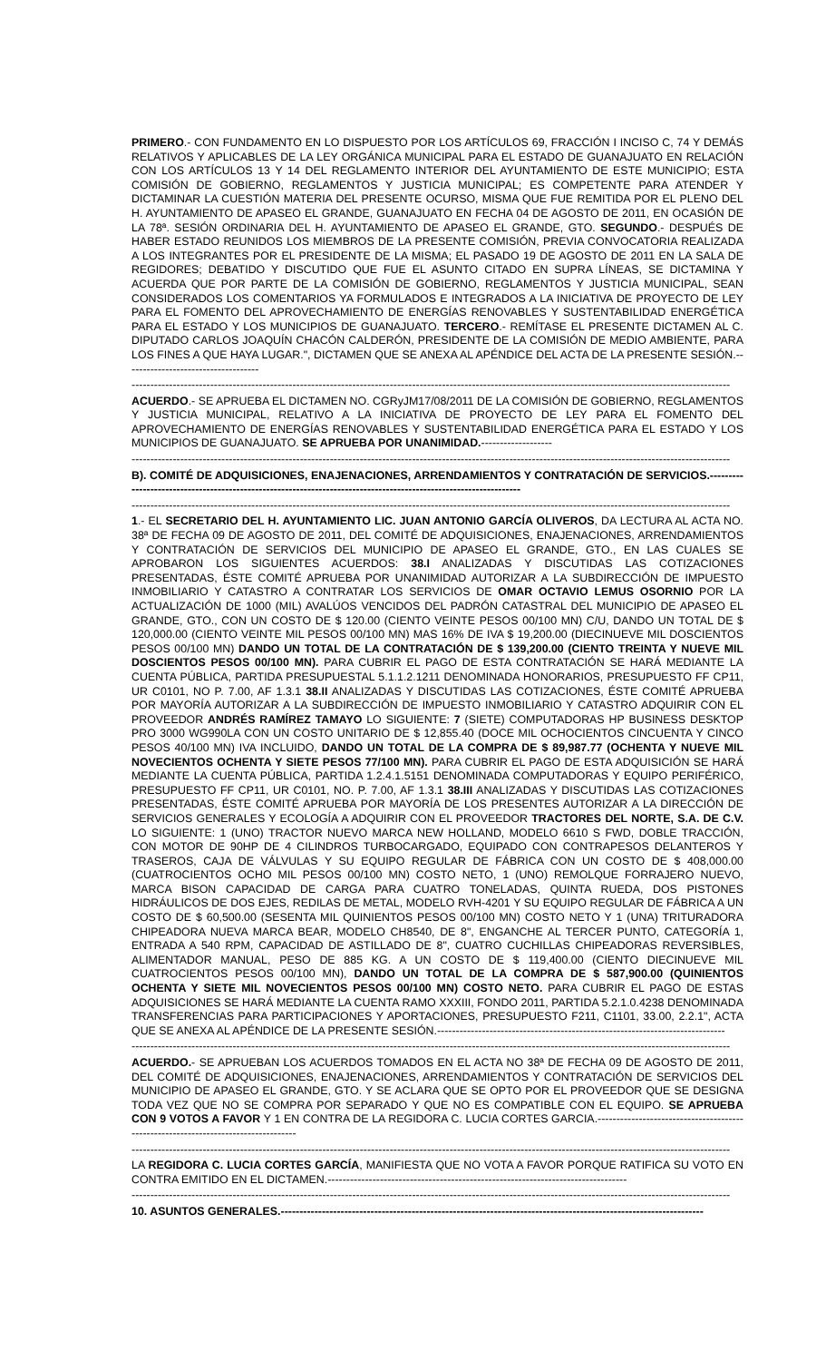PRIMERO.- CON FUNDAMENTO EN LO DISPUESTO POR LOS ARTÍCULOS 69, FRACCIÓN I INCISO C, 74 Y DEMÁS RELATIVOS Y APLICABLES DE LA LEY ORGÁNICA MUNICIPAL PARA EL ESTADO DE GUANAJUATO EN RELACIÓN CON LOS ARTÍCULOS 13 Y 14 DEL REGLAMENTO INTERIOR DEL AYUNTAMIENTO DE ESTE MUNICIPIO; ESTA COMISIÓN DE GOBIERNO, REGLAMENTOS Y JUSTICIA MUNICIPAL; ES COMPETENTE PARA ATENDER Y DICTAMINAR LA CUESTIÓN MATERIA DEL PRESENTE OCURSO, MISMA QUE FUE REMITIDA POR EL PLENO DEL H. AYUNTAMIENTO DE APASEO EL GRANDE, GUANAJUATO EN FECHA 04 DE AGOSTO DE 2011, EN OCASIÓN DE LA 78ª. SESIÓN ORDINARIA DEL H. AYUNTAMIENTO DE APASEO EL GRANDE, GTO. SEGUNDO.- DESPUÉS DE HABER ESTADO REUNIDOS LOS MIEMBROS DE LA PRESENTE COMISIÓN, PREVIA CONVOCATORIA REALIZADA A LOS INTEGRANTES POR EL PRESIDENTE DE LA MISMA; EL PASADO 19 DE AGOSTO DE 2011 EN LA SALA DE REGIDORES; DEBATIDO Y DISCUTIDO QUE FUE EL ASUNTO CITADO EN SUPRA LÍNEAS, SE DICTAMINA Y ACUERDA QUE POR PARTE DE LA COMISIÓN DE GOBIERNO, REGLAMENTOS Y JUSTICIA MUNICIPAL, SEAN CONSIDERADOS LOS COMENTARIOS YA FORMULADOS E INTEGRADOS A LA INICIATIVA DE PROYECTO DE LEY PARA EL FOMENTO DEL APROVECHAMIENTO DE ENERGÍAS RENOVABLES Y SUSTENTABILIDAD ENERGÉTICA PARA EL ESTADO Y LOS MUNICIPIOS DE GUANAJUATO. TERCERO.- REMÍTASE EL PRESENTE DICTAMEN AL C. DIPUTADO CARLOS JOAQUÍN CHACÓN CALDERÓN, PRESIDENTE DE LA COMISIÓN DE MEDIO AMBIENTE, PARA LOS FINES A QUE HAYA LUGAR.", DICTAMEN QUE SE ANEXA AL APÉNDICE DEL ACTA DE LA PRESENTE SESIÓN.------------------------------------
----------------------------------------------------------------------------------------------------------------------------------------------------------------
ACUERDO.- SE APRUEBA EL DICTAMEN NO. CGRyJM17/08/2011 DE LA COMISIÓN DE GOBIERNO, REGLAMENTOS Y JUSTICIA MUNICIPAL, RELATIVO A LA INICIATIVA DE PROYECTO DE LEY PARA EL FOMENTO DEL APROVECHAMIENTO DE ENERGÍAS RENOVABLES Y SUSTENTABILIDAD ENERGÉTICA PARA EL ESTADO Y LOS MUNICIPIOS DE GUANAJUATO. SE APRUEBA POR UNANIMIDAD.-------------------
----------------------------------------------------------------------------------------------------------------------------------------------------------------
B). COMITÉ DE ADQUISICIONES, ENAJENACIONES, ARRENDAMIENTOS Y CONTRATACIÓN DE SERVICIOS.-----------------------------------------------------------------------------------------------------------------
----------------------------------------------------------------------------------------------------------------------------------------------------------------
1.- EL SECRETARIO DEL H. AYUNTAMIENTO LIC. JUAN ANTONIO GARCÍA OLIVEROS, DA LECTURA AL ACTA NO. 38ª DE FECHA 09 DE AGOSTO DE 2011, DEL COMITÉ DE ADQUISICIONES, ENAJENACIONES, ARRENDAMIENTOS Y CONTRATACIÓN DE SERVICIOS DEL MUNICIPIO DE APASEO EL GRANDE, GTO., EN LAS CUALES SE APROBARON LOS SIGUIENTES ACUERDOS: 38.I ANALIZADAS Y DISCUTIDAS LAS COTIZACIONES PRESENTADAS, ÉSTE COMITÉ APRUEBA POR UNANIMIDAD AUTORIZAR A LA SUBDIRECCIÓN DE IMPUESTO INMOBILIARIO Y CATASTRO A CONTRATAR LOS SERVICIOS DE OMAR OCTAVIO LEMUS OSORNIO POR LA ACTUALIZACIÓN DE 1000 (MIL) AVALÚOS VENCIDOS DEL PADRÓN CATASTRAL DEL MUNICIPIO DE APASEO EL GRANDE, GTO., CON UN COSTO DE $ 120.00 (CIENTO VEINTE PESOS 00/100 MN) C/U, DANDO UN TOTAL DE $ 120,000.00 (CIENTO VEINTE MIL PESOS 00/100 MN) MAS 16% DE IVA $ 19,200.00 (DIECINUEVE MIL DOSCIENTOS PESOS 00/100 MN) DANDO UN TOTAL DE LA CONTRATACIÓN DE $ 139,200.00 (CIENTO TREINTA Y NUEVE MIL DOSCIENTOS PESOS 00/100 MN). PARA CUBRIR EL PAGO DE ESTA CONTRATACIÓN SE HARÁ MEDIANTE LA CUENTA PÚBLICA, PARTIDA PRESUPUESTAL 5.1.1.2.1211 DENOMINADA HONORARIOS, PRESUPUESTO FF CP11, UR C0101, NO P. 7.00, AF 1.3.1 38.II ANALIZADAS Y DISCUTIDAS LAS COTIZACIONES, ÉSTE COMITÉ APRUEBA POR MAYORÍA AUTORIZAR A LA SUBDIRECCIÓN DE IMPUESTO INMOBILIARIO Y CATASTRO ADQUIRIR CON EL PROVEEDOR ANDRÉS RAMÍREZ TAMAYO LO SIGUIENTE: 7 (SIETE) COMPUTADORAS HP BUSINESS DESKTOP PRO 3000 WG990LA CON UN COSTO UNITARIO DE $ 12,855.40 (DOCE MIL OCHOCIENTOS CINCUENTA Y CINCO PESOS 40/100 MN) IVA INCLUIDO, DANDO UN TOTAL DE LA COMPRA DE $ 89,987.77 (OCHENTA Y NUEVE MIL NOVECIENTOS OCHENTA Y SIETE PESOS 77/100 MN). PARA CUBRIR EL PAGO DE ESTA ADQUISICIÓN SE HARÁ MEDIANTE LA CUENTA PÚBLICA, PARTIDA 1.2.4.1.5151 DENOMINADA COMPUTADORAS Y EQUIPO PERIFÉRICO, PRESUPUESTO FF CP11, UR C0101, NO. P. 7.00, AF 1.3.1 38.III ANALIZADAS Y DISCUTIDAS LAS COTIZACIONES PRESENTADAS, ÉSTE COMITÉ APRUEBA POR MAYORÍA DE LOS PRESENTES AUTORIZAR A LA DIRECCIÓN DE SERVICIOS GENERALES Y ECOLOGÍA A ADQUIRIR CON EL PROVEEDOR TRACTORES DEL NORTE, S.A. DE C.V. LO SIGUIENTE: 1 (UNO) TRACTOR NUEVO MARCA NEW HOLLAND, MODELO 6610 S FWD, DOBLE TRACCIÓN, CON MOTOR DE 90HP DE 4 CILINDROS TURBOCARGADO, EQUIPADO CON CONTRAPESOS DELANTEROS Y TRASEROS, CAJA DE VÁLVULAS Y SU EQUIPO REGULAR DE FÁBRICA CON UN COSTO DE $ 408,000.00 (CUATROCIENTOS OCHO MIL PESOS 00/100 MN) COSTO NETO, 1 (UNO) REMOLQUE FORRAJERO NUEVO, MARCA BISON CAPACIDAD DE CARGA PARA CUATRO TONELADAS, QUINTA RUEDA, DOS PISTONES HIDRÁULICOS DE DOS EJES, REDILAS DE METAL, MODELO RVH-4201 Y SU EQUIPO REGULAR DE FÁBRICA A UN COSTO DE $ 60,500.00 (SESENTA MIL QUINIENTOS PESOS 00/100 MN) COSTO NETO Y 1 (UNA) TRITURADORA CHIPEADORA NUEVA MARCA BEAR, MODELO CH8540, DE 8", ENGANCHE AL TERCER PUNTO, CATEGORÍA 1, ENTRADA A 540 RPM, CAPACIDAD DE ASTILLADO DE 8", CUATRO CUCHILLAS CHIPEADORAS REVERSIBLES, ALIMENTADOR MANUAL, PESO DE 885 KG. A UN COSTO DE $ 119,400.00 (CIENTO DIECINUEVE MIL CUATROCIENTOS PESOS 00/100 MN), DANDO UN TOTAL DE LA COMPRA DE $ 587,900.00 (QUINIENTOS OCHENTA Y SIETE MIL NOVECIENTOS PESOS 00/100 MN) COSTO NETO. PARA CUBRIR EL PAGO DE ESTAS ADQUISICIONES SE HARÁ MEDIANTE LA CUENTA RAMO XXXIII, FONDO 2011, PARTIDA 5.2.1.0.4238 DENOMINADA TRANSFERENCIAS PARA PARTICIPACIONES Y APORTACIONES, PRESUPUESTO F211, C1101, 33.00, 2.2.1", ACTA QUE SE ANEXA AL APÉNDICE DE LA PRESENTE SESIÓN.-----------------------------------------------------------------------------
----------------------------------------------------------------------------------------------------------------------------------------------------------------
ACUERDO.- SE APRUEBAN LOS ACUERDOS TOMADOS EN EL ACTA NO 38ª DE FECHA 09 DE AGOSTO DE 2011, DEL COMITÉ DE ADQUISICIONES, ENAJENACIONES, ARRENDAMIENTOS Y CONTRATACIÓN DE SERVICIOS DEL MUNICIPIO DE APASEO EL GRANDE, GTO. Y SE ACLARA QUE SE OPTO POR EL PROVEEDOR QUE SE DESIGNA TODA VEZ QUE NO SE COMPRA POR SEPARADO Y QUE NO ES COMPATIBLE CON EL EQUIPO. SE APRUEBA CON 9 VOTOS A FAVOR Y 1 EN CONTRA DE LA REGIDORA C. LUCIA CORTES GARCIA.-----------------------------------------------------------------------------------
----------------------------------------------------------------------------------------------------------------------------------------------------------------
LA REGIDORA C. LUCIA CORTES GARCÍA, MANIFIESTA QUE NO VOTA A FAVOR PORQUE RATIFICA SU VOTO EN CONTRA EMITIDO EN EL DICTAMEN.--------------------------------------------------------------------------------
----------------------------------------------------------------------------------------------------------------------------------------------------------------
10. ASUNTOS GENERALES.-----------------------------------------------------------------------------------------------------------------